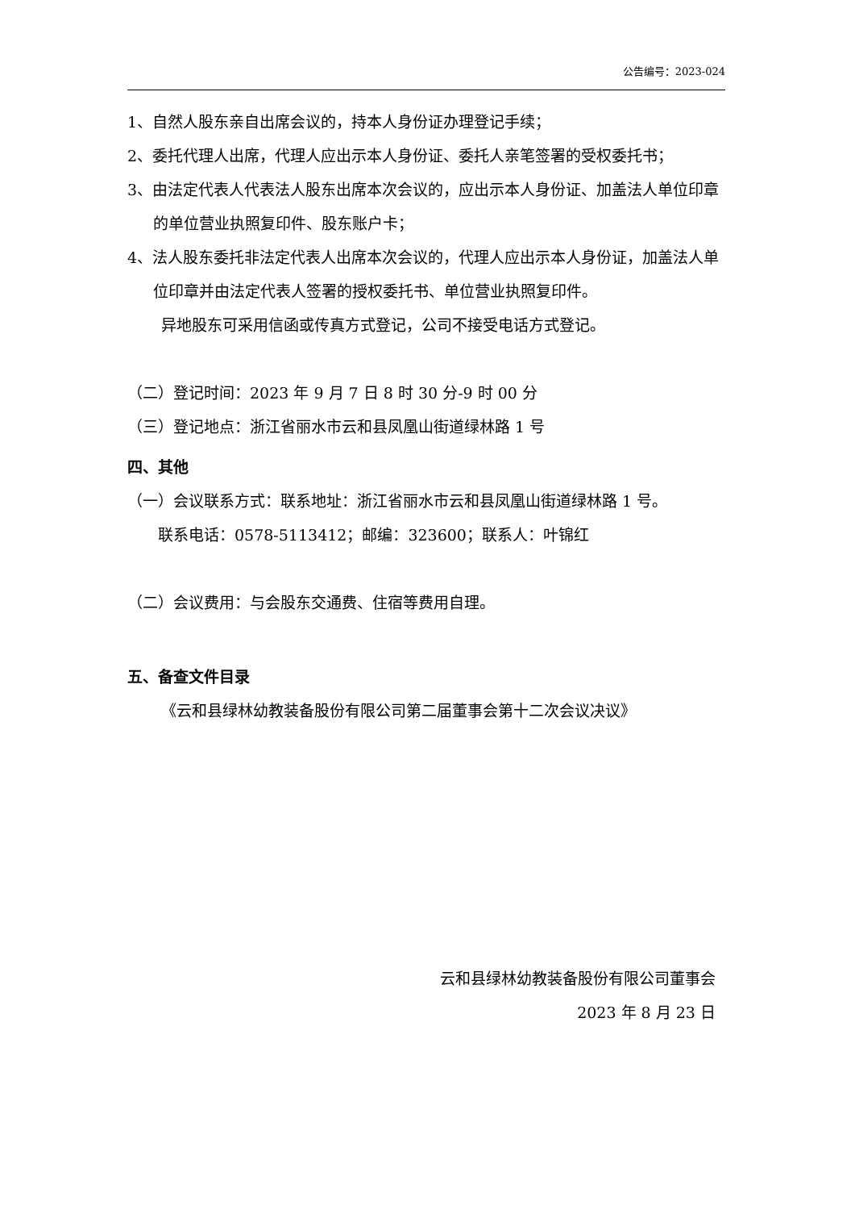公告编号：2023-024
1、自然人股东亲自出席会议的，持本人身份证办理登记手续；
2、委托代理人出席，代理人应出示本人身份证、委托人亲笔签署的受权委托书；
3、由法定代表人代表法人股东出席本次会议的，应出示本人身份证、加盖法人单位印章的单位营业执照复印件、股东账户卡；
4、法人股东委托非法定代表人出席本次会议的，代理人应出示本人身份证，加盖法人单位印章并由法定代表人签署的授权委托书、单位营业执照复印件。
异地股东可采用信函或传真方式登记，公司不接受电话方式登记。
（二）登记时间：2023 年 9 月 7 日 8 时 30 分-9 时 00 分
（三）登记地点：浙江省丽水市云和县凤凰山街道绿林路 1 号
四、其他
（一）会议联系方式：联系地址：浙江省丽水市云和县凤凰山街道绿林路 1 号。
联系电话：0578-5113412；邮编：323600；联系人：叶锦红
（二）会议费用：与会股东交通费、住宿等费用自理。
五、备查文件目录
《云和县绿林幼教装备股份有限公司第二届董事会第十二次会议决议》
云和县绿林幼教装备股份有限公司董事会
2023 年 8 月 23 日